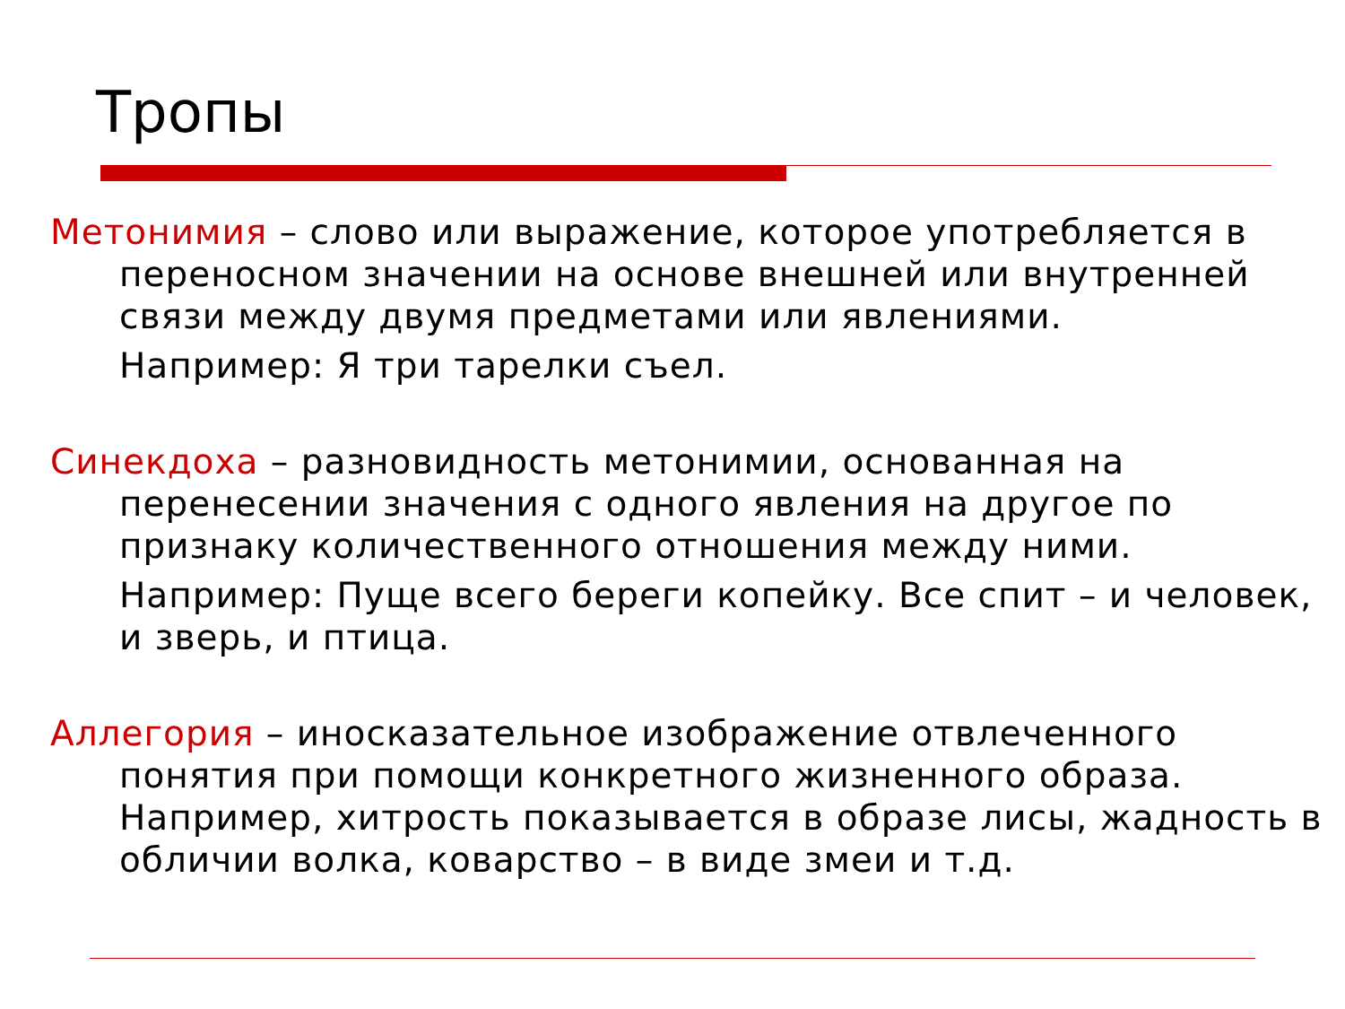Тропы
Метонимия – слово или выражение, которое употребляется в переносном значении на основе внешней или внутренней связи между двумя предметами или явлениями.
Например: Я три тарелки съел.
Синекдоха – разновидность метонимии, основанная на перенесении значения с одного явления на другое по признаку количественного отношения между ними.
Например: Пуще всего береги копейку. Все спит – и человек, и зверь, и птица.
Аллегория – иносказательное изображение отвлеченного понятия при помощи конкретного жизненного образа. Например, хитрость показывается в образе лисы, жадность в обличии волка, коварство – в виде змеи и т.д.